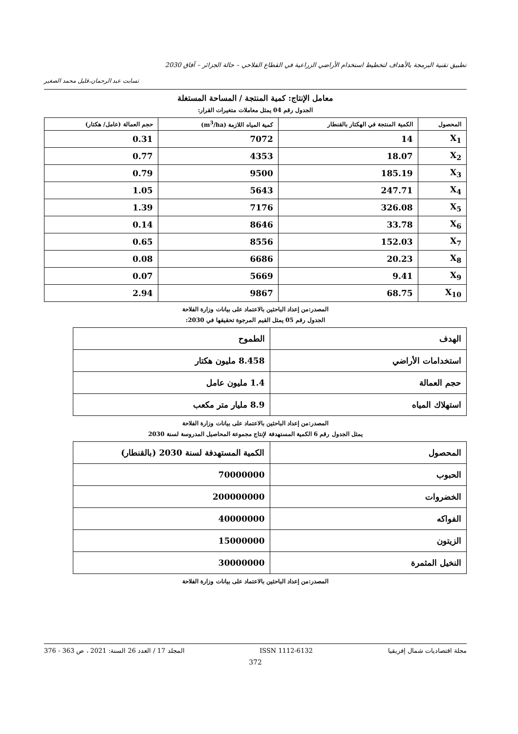تطبيق تقنية البرمجة بالأهداف لتخطيط استخدام الأراضي الزراعية في القطاع الفلاحي – حالة الجزائر – آفاق 2030
تسابت عبد الرحمان،قليل محمد الصغير
معامل الإنتاج: كمية المنتجة / المساحة المستغلة
الجدول رقم 04 يمثل معاملات متغيرات القرار:
| المحصول | الكمية المنتجة في الهكتار بالقنطار | كمية المياه اللازمة (m<sup>3</sup>/ha) | حجم العمالة (عامل/ هكتار) |
| --- | --- | --- | --- |
| X<sub>1</sub> | 14 | 7072 | 0.31 |
| X<sub>2</sub> | 18.07 | 4353 | 0.77 |
| X<sub>3</sub> | 185.19 | 9500 | 0.79 |
| X<sub>4</sub> | 247.71 | 5643 | 1.05 |
| X<sub>5</sub> | 326.08 | 7176 | 1.39 |
| X<sub>6</sub> | 33.78 | 8646 | 0.14 |
| X<sub>7</sub> | 152.03 | 8556 | 0.65 |
| X<sub>8</sub> | 20.23 | 6686 | 0.08 |
| X<sub>9</sub> | 9.41 | 5669 | 0.07 |
| X<sub>10</sub> | 68.75 | 9867 | 2.94 |
المصدر:من إعداد الباحثين بالاعتماد على بيانات وزارة الفلاحة
الجدول رقم 05 يمثل القيم المرجوة تحقيقها في 2030:
| الهدف | الطموح |
| استخدامات الأراضي | 8.458 مليون هكتار |
| حجم العمالة | 1.4 مليون عامل |
| استهلاك المياه | 8.9 مليار متر مكعب |
المصدر:من إعداد الباحثين بالاعتماد على بيانات وزارة الفلاحة
يمثل الجدول رقم 6 الكمية المستهدفة لإنتاج مجموعة المحاصيل المدروسة لسنة 2030
| المحصول | الكمية المستهدفة لسنة 2030 (بالقنطار) |
| الحبوب | 70000000 |
| الخضروات | 200000000 |
| الفواكه | 40000000 |
| الزيتون | 15000000 |
| النخيل المثمرة | 30000000 |
المصدر:من إعداد الباحثين بالاعتماد على بيانات وزارة الفلاحة
مجلة اقتصاديات شمال إفريقيا ISSN 1112-6132 المجلد 17 / العدد 26 السنة: 2021 ، ص 363 - 376
372